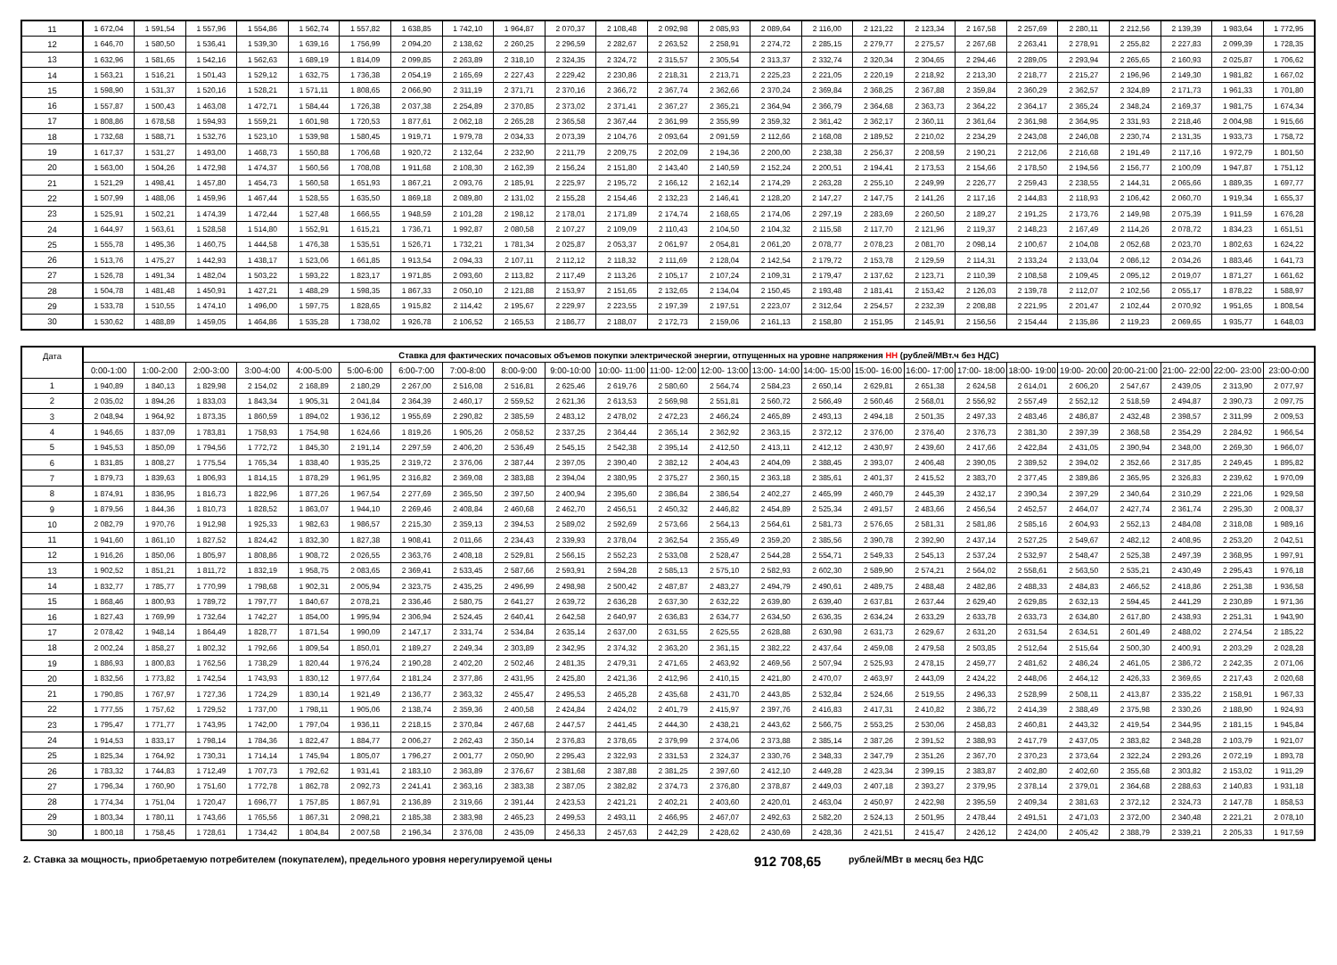| 11 | 1 672,04 | 1 591,54 | 1 557,96 | 1 554,86 | 1 562,74 | 1 557,82 | 1 638,85 | 1 742,10 | 1 964,87 | 2 070,37 | 2 108,48 | 2 092,98 | 2 085,93 | 2 089,64 | 2 116,00 | 2 121,22 | 2 123,34 | 2 167,58 | 2 257,69 | 2 280,11 | 2 212,56 | 2 139,39 | 1 983,64 | 1 772,95 |
| 12 | 1 646,70 | 1 580,50 | 1 536,41 | 1 539,30 | 1 639,16 | 1 756,99 | 2 094,20 | 2 138,62 | 2 260,25 | 2 296,59 | 2 282,67 | 2 263,52 | 2 258,91 | 2 274,72 | 2 285,15 | 2 279,77 | 2 275,57 | 2 267,68 | 2 263,41 | 2 278,91 | 2 255,82 | 2 227,83 | 2 099,39 | 1 728,35 |
| 13 | 1 632,96 | 1 581,65 | 1 542,16 | 1 562,63 | 1 689,19 | 1 814,09 | 2 099,85 | 2 263,89 | 2 318,10 | 2 324,35 | 2 324,72 | 2 315,57 | 2 305,54 | 2 313,37 | 2 332,74 | 2 320,34 | 2 304,65 | 2 294,46 | 2 289,05 | 2 293,94 | 2 265,65 | 2 160,93 | 2 025,87 | 1 706,62 |
| 14 | 1 563,21 | 1 516,21 | 1 501,43 | 1 529,12 | 1 632,75 | 1 736,38 | 2 054,19 | 2 165,69 | 2 227,43 | 2 229,42 | 2 230,86 | 2 218,31 | 2 213,71 | 2 225,23 | 2 221,05 | 2 220,19 | 2 218,92 | 2 213,30 | 2 218,77 | 2 215,27 | 2 196,96 | 2 149,30 | 1 981,82 | 1 667,02 |
| 15 | 1 598,90 | 1 531,37 | 1 520,16 | 1 528,21 | 1 571,11 | 1 808,65 | 2 066,90 | 2 311,19 | 2 371,71 | 2 370,16 | 2 366,72 | 2 367,74 | 2 362,66 | 2 370,24 | 2 369,84 | 2 368,25 | 2 367,88 | 2 359,84 | 2 360,29 | 2 362,57 | 2 324,89 | 2 171,73 | 1 961,33 | 1 701,80 |
| 16 | 1 557,87 | 1 500,43 | 1 463,08 | 1 472,71 | 1 584,44 | 1 726,38 | 2 037,38 | 2 254,89 | 2 370,85 | 2 373,02 | 2 371,41 | 2 367,27 | 2 365,21 | 2 364,94 | 2 366,79 | 2 364,68 | 2 363,73 | 2 364,22 | 2 364,17 | 2 365,24 | 2 348,24 | 2 169,37 | 1 981,75 | 1 674,34 |
| 17 | 1 808,86 | 1 678,58 | 1 594,93 | 1 559,21 | 1 601,98 | 1 720,53 | 1 877,61 | 2 062,18 | 2 265,28 | 2 365,58 | 2 367,44 | 2 361,99 | 2 355,99 | 2 359,32 | 2 361,42 | 2 362,17 | 2 360,11 | 2 361,64 | 2 361,98 | 2 364,95 | 2 331,93 | 2 218,46 | 2 004,98 | 1 915,66 |
| 18 | 1 732,68 | 1 588,71 | 1 532,76 | 1 523,10 | 1 539,98 | 1 580,45 | 1 919,71 | 1 979,78 | 2 034,33 | 2 073,39 | 2 104,76 | 2 093,64 | 2 091,59 | 2 112,66 | 2 168,08 | 2 189,52 | 2 210,02 | 2 234,29 | 2 243,08 | 2 246,08 | 2 230,74 | 2 131,35 | 1 933,73 | 1 758,72 |
| 19 | 1 617,37 | 1 531,27 | 1 493,00 | 1 468,73 | 1 550,88 | 1 706,68 | 1 920,72 | 2 132,64 | 2 232,90 | 2 211,79 | 2 209,75 | 2 202,09 | 2 194,36 | 2 200,00 | 2 238,38 | 2 256,37 | 2 208,59 | 2 190,21 | 2 212,06 | 2 216,68 | 2 191,49 | 2 117,16 | 1 972,79 | 1 801,50 |
| 20 | 1 563,00 | 1 504,26 | 1 472,98 | 1 474,37 | 1 560,56 | 1 708,08 | 1 911,68 | 2 108,30 | 2 162,39 | 2 156,24 | 2 151,80 | 2 143,40 | 2 140,59 | 2 152,24 | 2 200,51 | 2 194,41 | 2 173,53 | 2 154,66 | 2 178,50 | 2 194,56 | 2 156,77 | 2 100,09 | 1 947,87 | 1 751,12 |
| 21 | 1 521,29 | 1 498,41 | 1 457,80 | 1 454,73 | 1 560,58 | 1 651,93 | 1 867,21 | 2 093,76 | 2 185,91 | 2 225,97 | 2 195,72 | 2 166,12 | 2 162,14 | 2 174,29 | 2 263,28 | 2 255,10 | 2 249,99 | 2 226,77 | 2 259,43 | 2 238,55 | 2 144,31 | 2 065,66 | 1 889,35 | 1 697,77 |
| 22 | 1 507,99 | 1 488,06 | 1 459,96 | 1 467,44 | 1 528,55 | 1 635,50 | 1 869,18 | 2 089,80 | 2 131,02 | 2 155,28 | 2 154,46 | 2 132,23 | 2 146,41 | 2 128,20 | 2 147,27 | 2 147,75 | 2 141,26 | 2 117,16 | 2 144,83 | 2 118,93 | 2 106,42 | 2 060,70 | 1 919,34 | 1 655,37 |
| 23 | 1 525,91 | 1 502,21 | 1 474,39 | 1 472,44 | 1 527,48 | 1 666,55 | 1 948,59 | 2 101,28 | 2 198,12 | 2 178,01 | 2 171,89 | 2 174,74 | 2 168,65 | 2 174,06 | 2 297,19 | 2 283,69 | 2 260,50 | 2 189,27 | 2 191,25 | 2 173,76 | 2 149,98 | 2 075,39 | 1 911,59 | 1 676,28 |
| 24 | 1 644,97 | 1 563,61 | 1 528,58 | 1 514,80 | 1 552,91 | 1 615,21 | 1 736,71 | 1 992,87 | 2 080,58 | 2 107,27 | 2 109,09 | 2 110,43 | 2 104,50 | 2 104,32 | 2 115,58 | 2 117,70 | 2 121,96 | 2 119,37 | 2 148,23 | 2 167,49 | 2 114,26 | 2 078,72 | 1 834,23 | 1 651,51 |
| 25 | 1 555,78 | 1 495,36 | 1 460,75 | 1 444,58 | 1 476,38 | 1 535,51 | 1 526,71 | 1 732,21 | 1 781,34 | 2 025,87 | 2 053,37 | 2 061,97 | 2 054,81 | 2 061,20 | 2 078,77 | 2 078,23 | 2 081,70 | 2 098,14 | 2 100,67 | 2 104,08 | 2 052,68 | 2 023,70 | 1 802,63 | 1 624,22 |
| 26 | 1 513,76 | 1 475,27 | 1 442,93 | 1 438,17 | 1 523,06 | 1 661,85 | 1 913,54 | 2 094,33 | 2 107,11 | 2 112,12 | 2 118,32 | 2 111,69 | 2 128,04 | 2 142,54 | 2 179,72 | 2 153,78 | 2 129,59 | 2 114,31 | 2 133,24 | 2 133,04 | 2 086,12 | 2 034,26 | 1 883,46 | 1 641,73 |
| 27 | 1 526,78 | 1 491,34 | 1 482,04 | 1 503,22 | 1 593,22 | 1 823,17 | 1 971,85 | 2 093,60 | 2 113,82 | 2 117,49 | 2 113,26 | 2 105,17 | 2 107,24 | 2 109,31 | 2 179,47 | 2 137,62 | 2 123,71 | 2 110,39 | 2 108,58 | 2 109,45 | 2 095,12 | 2 019,07 | 1 871,27 | 1 661,62 |
| 28 | 1 504,78 | 1 481,48 | 1 450,91 | 1 427,21 | 1 488,29 | 1 598,35 | 1 867,33 | 2 050,10 | 2 121,88 | 2 153,97 | 2 151,65 | 2 132,65 | 2 134,04 | 2 150,45 | 2 193,48 | 2 181,41 | 2 153,42 | 2 126,03 | 2 139,78 | 2 112,07 | 2 102,56 | 2 055,17 | 1 878,22 | 1 588,97 |
| 29 | 1 533,78 | 1 510,55 | 1 474,10 | 1 496,00 | 1 597,75 | 1 828,65 | 1 915,82 | 2 114,42 | 2 195,67 | 2 229,97 | 2 223,55 | 2 197,39 | 2 197,51 | 2 223,07 | 2 312,64 | 2 254,57 | 2 232,39 | 2 208,88 | 2 221,95 | 2 201,47 | 2 102,44 | 2 070,92 | 1 951,65 | 1 808,54 |
| 30 | 1 530,62 | 1 488,89 | 1 459,05 | 1 464,86 | 1 535,28 | 1 738,02 | 1 926,78 | 2 106,52 | 2 165,53 | 2 186,77 | 2 188,07 | 2 172,73 | 2 159,06 | 2 161,13 | 2 158,80 | 2 151,95 | 2 145,91 | 2 156,56 | 2 154,44 | 2 135,86 | 2 119,23 | 2 069,65 | 1 935,77 | 1 648,03 |
| Дата | Ставка для фактических почасовых объемов покупки электрической энергии, отпущенных на уровне напряжения НН (рублей/МВт.ч без НДС) | | | | | | | | | | | | | | | | | | | | | | | |
| --- | --- | --- | --- | --- | --- | --- | --- | --- | --- | --- | --- | --- | --- | --- | --- | --- | --- | --- | --- | --- | --- | --- | --- | --- |
| | 0:00-1:00 | 1:00-2:00 | 2:00-3:00 | 3:00-4:00 | 4:00-5:00 | 5:00-6:00 | 6:00-7:00 | 7:00-8:00 | 8:00-9:00 | 9:00-10:00 | 10:00- 11:00 | 11:00- 12:00 | 12:00- 13:00 | 13:00- 14:00 | 14:00- 15:00 | 15:00- 16:00 | 16:00- 17:00 | 17:00- 18:00 | 18:00- 19:00 | 19:00- 20:00 | 20:00-21:00 | 21:00- 22:00 | 22:00- 23:00 | 23:00-0:00 |
| 1 | 1 940,89 | 1 840,13 | 1 829,98 | 2 154,02 | 2 168,89 | 2 180,29 | 2 267,00 | 2 516,08 | 2 516,81 | 2 625,46 | 2 619,76 | 2 580,60 | 2 564,74 | 2 584,23 | 2 650,14 | 2 629,81 | 2 651,38 | 2 624,58 | 2 614,01 | 2 606,20 | 2 547,67 | 2 439,05 | 2 313,90 | 2 077,97 |
| 2 | 2 035,02 | 1 894,26 | 1 833,03 | 1 843,34 | 1 905,31 | 2 041,84 | 2 364,39 | 2 460,17 | 2 559,52 | 2 621,36 | 2 613,53 | 2 569,98 | 2 551,81 | 2 560,72 | 2 566,49 | 2 560,46 | 2 568,01 | 2 556,92 | 2 557,49 | 2 552,12 | 2 518,59 | 2 494,87 | 2 390,73 | 2 097,75 |
| 3 | 2 048,94 | 1 964,92 | 1 873,35 | 1 860,59 | 1 894,02 | 1 936,12 | 1 955,69 | 2 290,82 | 2 385,59 | 2 483,12 | 2 478,02 | 2 472,23 | 2 466,24 | 2 465,89 | 2 493,13 | 2 494,18 | 2 501,35 | 2 497,33 | 2 483,46 | 2 486,87 | 2 432,48 | 2 398,57 | 2 311,99 | 2 009,53 |
| 4 | 1 946,65 | 1 837,09 | 1 783,81 | 1 758,93 | 1 754,98 | 1 624,66 | 1 819,26 | 1 905,26 | 2 058,52 | 2 337,25 | 2 364,44 | 2 365,14 | 2 362,92 | 2 363,15 | 2 372,12 | 2 376,00 | 2 376,40 | 2 376,73 | 2 381,30 | 2 397,39 | 2 368,58 | 2 354,29 | 2 284,92 | 1 966,54 |
| 5 | 1 945,53 | 1 850,09 | 1 794,56 | 1 772,72 | 1 845,30 | 2 191,14 | 2 297,59 | 2 406,20 | 2 536,49 | 2 545,15 | 2 542,38 | 2 395,14 | 2 412,50 | 2 413,11 | 2 412,12 | 2 430,97 | 2 439,60 | 2 417,66 | 2 422,84 | 2 431,05 | 2 390,94 | 2 348,00 | 2 269,30 | 1 966,07 |
| 6 | 1 831,85 | 1 808,27 | 1 775,54 | 1 765,34 | 1 838,40 | 1 935,25 | 2 319,72 | 2 376,06 | 2 387,44 | 2 397,05 | 2 390,40 | 2 382,12 | 2 404,43 | 2 404,09 | 2 388,45 | 2 393,07 | 2 406,48 | 2 390,05 | 2 389,52 | 2 394,02 | 2 352,66 | 2 317,85 | 2 249,45 | 1 895,82 |
| 7 | 1 879,73 | 1 839,63 | 1 806,93 | 1 814,15 | 1 878,29 | 1 961,95 | 2 316,82 | 2 369,08 | 2 383,88 | 2 394,04 | 2 380,95 | 2 375,27 | 2 360,15 | 2 363,18 | 2 385,61 | 2 401,37 | 2 415,52 | 2 383,70 | 2 377,45 | 2 389,86 | 2 365,95 | 2 326,83 | 2 239,62 | 1 970,09 |
| 8 | 1 874,91 | 1 836,95 | 1 816,73 | 1 822,96 | 1 877,26 | 1 967,54 | 2 277,69 | 2 365,50 | 2 397,50 | 2 400,94 | 2 395,60 | 2 386,84 | 2 386,54 | 2 402,27 | 2 465,99 | 2 460,79 | 2 445,39 | 2 432,17 | 2 390,34 | 2 397,29 | 2 340,64 | 2 310,29 | 2 221,06 | 1 929,58 |
| 9 | 1 879,56 | 1 844,36 | 1 810,73 | 1 828,52 | 1 863,07 | 1 944,10 | 2 269,46 | 2 408,84 | 2 460,68 | 2 462,70 | 2 456,51 | 2 450,32 | 2 446,82 | 2 454,89 | 2 525,34 | 2 491,57 | 2 483,66 | 2 456,54 | 2 452,57 | 2 464,07 | 2 427,74 | 2 361,74 | 2 295,30 | 2 008,37 |
| 10 | 2 082,79 | 1 970,76 | 1 912,98 | 1 925,33 | 1 982,63 | 1 986,57 | 2 215,30 | 2 359,13 | 2 394,53 | 2 589,02 | 2 592,69 | 2 573,66 | 2 564,13 | 2 564,61 | 2 581,73 | 2 576,65 | 2 581,31 | 2 581,86 | 2 585,16 | 2 604,93 | 2 552,13 | 2 484,08 | 2 318,08 | 1 989,16 |
| 11 | 1 941,60 | 1 861,10 | 1 827,52 | 1 824,42 | 1 832,30 | 1 827,38 | 1 908,41 | 2 011,66 | 2 234,43 | 2 339,93 | 2 378,04 | 2 362,54 | 2 355,49 | 2 359,20 | 2 385,56 | 2 390,78 | 2 392,90 | 2 437,14 | 2 527,25 | 2 549,67 | 2 482,12 | 2 408,95 | 2 253,20 | 2 042,51 |
| 12 | 1 916,26 | 1 850,06 | 1 805,97 | 1 808,86 | 1 908,72 | 2 026,55 | 2 363,76 | 2 408,18 | 2 529,81 | 2 566,15 | 2 552,23 | 2 533,08 | 2 528,47 | 2 544,28 | 2 554,71 | 2 549,33 | 2 545,13 | 2 537,24 | 2 532,97 | 2 548,47 | 2 525,38 | 2 497,39 | 2 368,95 | 1 997,91 |
| 13 | 1 902,52 | 1 851,21 | 1 811,72 | 1 832,19 | 1 958,75 | 2 083,65 | 2 369,41 | 2 533,45 | 2 587,66 | 2 593,91 | 2 594,28 | 2 585,13 | 2 575,10 | 2 582,93 | 2 602,30 | 2 589,90 | 2 574,21 | 2 564,02 | 2 558,61 | 2 563,50 | 2 535,21 | 2 430,49 | 2 295,43 | 1 976,18 |
| 14 | 1 832,77 | 1 785,77 | 1 770,99 | 1 798,68 | 1 902,31 | 2 005,94 | 2 323,75 | 2 435,25 | 2 496,99 | 2 498,98 | 2 500,42 | 2 487,87 | 2 483,27 | 2 494,79 | 2 490,61 | 2 489,75 | 2 488,48 | 2 482,86 | 2 488,33 | 2 484,83 | 2 466,52 | 2 418,86 | 2 251,38 | 1 936,58 |
| 15 | 1 868,46 | 1 800,93 | 1 789,72 | 1 797,77 | 1 840,67 | 2 078,21 | 2 336,46 | 2 580,75 | 2 641,27 | 2 639,72 | 2 636,28 | 2 637,30 | 2 632,22 | 2 639,80 | 2 639,40 | 2 637,81 | 2 637,44 | 2 629,40 | 2 629,85 | 2 632,13 | 2 594,45 | 2 441,29 | 2 230,89 | 1 971,36 |
| 16 | 1 827,43 | 1 769,99 | 1 732,64 | 1 742,27 | 1 854,00 | 1 995,94 | 2 306,94 | 2 524,45 | 2 640,41 | 2 642,58 | 2 640,97 | 2 636,83 | 2 634,77 | 2 634,50 | 2 636,35 | 2 634,24 | 2 633,29 | 2 633,78 | 2 633,73 | 2 634,80 | 2 617,80 | 2 438,93 | 2 251,31 | 1 943,90 |
| 17 | 2 078,42 | 1 948,14 | 1 864,49 | 1 828,77 | 1 871,54 | 1 990,09 | 2 147,17 | 2 331,74 | 2 534,84 | 2 635,14 | 2 637,00 | 2 631,55 | 2 625,55 | 2 628,88 | 2 630,98 | 2 631,73 | 2 629,67 | 2 631,20 | 2 631,54 | 2 634,51 | 2 601,49 | 2 488,02 | 2 274,54 | 2 185,22 |
| 18 | 2 002,24 | 1 858,27 | 1 802,32 | 1 792,66 | 1 809,54 | 1 850,01 | 2 189,27 | 2 249,34 | 2 303,89 | 2 342,95 | 2 374,32 | 2 363,20 | 2 361,15 | 2 382,22 | 2 437,64 | 2 459,08 | 2 479,58 | 2 503,85 | 2 512,64 | 2 515,64 | 2 500,30 | 2 400,91 | 2 203,29 | 2 028,28 |
| 19 | 1 886,93 | 1 800,83 | 1 762,56 | 1 738,29 | 1 820,44 | 1 976,24 | 2 190,28 | 2 402,20 | 2 502,46 | 2 481,35 | 2 479,31 | 2 471,65 | 2 463,92 | 2 469,56 | 2 507,94 | 2 525,93 | 2 478,15 | 2 459,77 | 2 481,62 | 2 486,24 | 2 461,05 | 2 386,72 | 2 242,35 | 2 071,06 |
| 20 | 1 832,56 | 1 773,82 | 1 742,54 | 1 743,93 | 1 830,12 | 1 977,64 | 2 181,24 | 2 377,86 | 2 431,95 | 2 425,80 | 2 421,36 | 2 412,96 | 2 410,15 | 2 421,80 | 2 470,07 | 2 463,97 | 2 443,09 | 2 424,22 | 2 448,06 | 2 464,12 | 2 426,33 | 2 369,65 | 2 217,43 | 2 020,68 |
| 21 | 1 790,85 | 1 767,97 | 1 727,36 | 1 724,29 | 1 830,14 | 1 921,49 | 2 136,77 | 2 363,32 | 2 455,47 | 2 495,53 | 2 465,28 | 2 435,68 | 2 431,70 | 2 443,85 | 2 532,84 | 2 524,66 | 2 519,55 | 2 496,33 | 2 528,99 | 2 508,11 | 2 413,87 | 2 335,22 | 2 158,91 | 1 967,33 |
| 22 | 1 777,55 | 1 757,62 | 1 729,52 | 1 737,00 | 1 798,11 | 1 905,06 | 2 138,74 | 2 359,36 | 2 400,58 | 2 424,84 | 2 424,02 | 2 401,79 | 2 415,97 | 2 397,76 | 2 416,83 | 2 417,31 | 2 410,82 | 2 386,72 | 2 414,39 | 2 388,49 | 2 375,98 | 2 330,26 | 2 188,90 | 1 924,93 |
| 23 | 1 795,47 | 1 771,77 | 1 743,95 | 1 742,00 | 1 797,04 | 1 936,11 | 2 218,15 | 2 370,84 | 2 467,68 | 2 447,57 | 2 441,45 | 2 444,30 | 2 438,21 | 2 443,62 | 2 566,75 | 2 553,25 | 2 530,06 | 2 458,83 | 2 460,81 | 2 443,32 | 2 419,54 | 2 344,95 | 2 181,15 | 1 945,84 |
| 24 | 1 914,53 | 1 833,17 | 1 798,14 | 1 784,36 | 1 822,47 | 1 884,77 | 2 006,27 | 2 262,43 | 2 350,14 | 2 376,83 | 2 378,65 | 2 379,99 | 2 374,06 | 2 373,88 | 2 385,14 | 2 387,26 | 2 391,52 | 2 388,93 | 2 417,79 | 2 437,05 | 2 383,82 | 2 348,28 | 2 103,79 | 1 921,07 |
| 25 | 1 825,34 | 1 764,92 | 1 730,31 | 1 714,14 | 1 745,94 | 1 805,07 | 1 796,27 | 2 001,77 | 2 050,90 | 2 295,43 | 2 322,93 | 2 331,53 | 2 324,37 | 2 330,76 | 2 348,33 | 2 347,79 | 2 351,26 | 2 367,70 | 2 370,23 | 2 373,64 | 2 322,24 | 2 293,26 | 2 072,19 | 1 893,78 |
| 26 | 1 783,32 | 1 744,83 | 1 712,49 | 1 707,73 | 1 792,62 | 1 931,41 | 2 183,10 | 2 363,89 | 2 376,67 | 2 381,68 | 2 387,88 | 2 381,25 | 2 397,60 | 2 412,10 | 2 449,28 | 2 423,34 | 2 399,15 | 2 383,87 | 2 402,80 | 2 402,60 | 2 355,68 | 2 303,82 | 2 153,02 | 1 911,29 |
| 27 | 1 796,34 | 1 760,90 | 1 751,60 | 1 772,78 | 1 862,78 | 2 092,73 | 2 241,41 | 2 363,16 | 2 383,38 | 2 387,05 | 2 382,82 | 2 374,73 | 2 376,80 | 2 378,87 | 2 449,03 | 2 407,18 | 2 393,27 | 2 379,95 | 2 378,14 | 2 379,01 | 2 364,68 | 2 288,63 | 2 140,83 | 1 931,18 |
| 28 | 1 774,34 | 1 751,04 | 1 720,47 | 1 696,77 | 1 757,85 | 1 867,91 | 2 136,89 | 2 319,66 | 2 391,44 | 2 423,53 | 2 421,21 | 2 402,21 | 2 403,60 | 2 420,01 | 2 463,04 | 2 450,97 | 2 422,98 | 2 395,59 | 2 409,34 | 2 381,63 | 2 372,12 | 2 324,73 | 2 147,78 | 1 858,53 |
| 29 | 1 803,34 | 1 780,11 | 1 743,66 | 1 765,56 | 1 867,31 | 2 098,21 | 2 185,38 | 2 383,98 | 2 465,23 | 2 499,53 | 2 493,11 | 2 466,95 | 2 467,07 | 2 492,63 | 2 582,20 | 2 524,13 | 2 501,95 | 2 478,44 | 2 491,51 | 2 471,03 | 2 372,00 | 2 340,48 | 2 221,21 | 2 078,10 |
| 30 | 1 800,18 | 1 758,45 | 1 728,61 | 1 734,42 | 1 804,84 | 2 007,58 | 2 196,34 | 2 376,08 | 2 435,09 | 2 456,33 | 2 457,63 | 2 442,29 | 2 428,62 | 2 430,69 | 2 428,36 | 2 421,51 | 2 415,47 | 2 426,12 | 2 424,00 | 2 405,42 | 2 388,79 | 2 339,21 | 2 205,33 | 1 917,59 |
2. Ставка за мощность, приобретаемую потребителем (покупателем), предельного уровня нерегулируемой цены 912 708,65 рублей/МВт в месяц без НДС